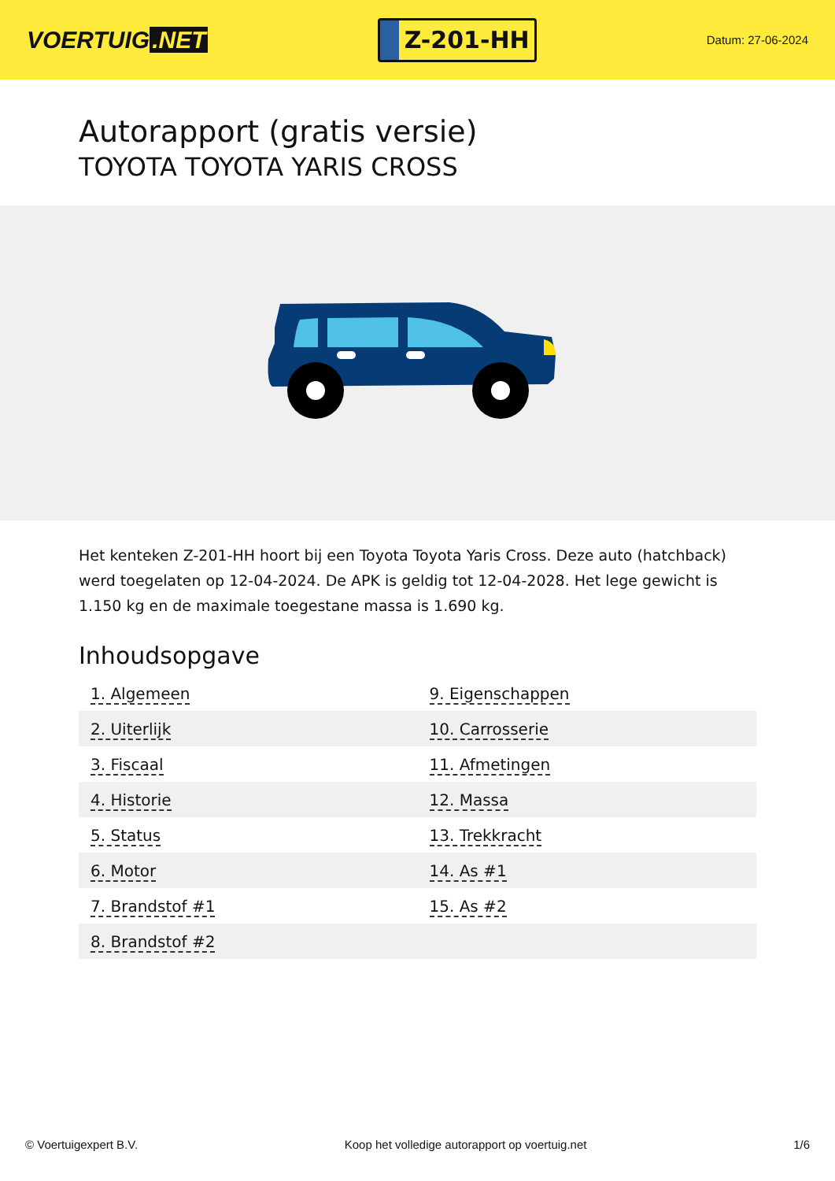VOERTUIG.NET
Z-201-HH
Datum: 27-06-2024
Autorapport (gratis versie)
TOYOTA TOYOTA YARIS CROSS
Het kenteken Z-201-HH hoort bij een Toyota Toyota Yaris Cross. Deze auto (hatchback) werd toegelaten op 12-04-2024. De APK is geldig tot 12-04-2028. Het lege gewicht is 1.150 kg en de maximale toegestane massa is 1.690 kg.
Inhoudsopgave
| 1. Algemeen | 9. Eigenschappen |
| 2. Uiterlijk | 10. Carrosserie |
| 3. Fiscaal | 11. Afmetingen |
| 4. Historie | 12. Massa |
| 5. Status | 13. Trekkracht |
| 6. Motor | 14. As #1 |
| 7. Brandstof #1 | 15. As #2 |
| 8. Brandstof #2 | |
© Voertuigexpert B.V. Koop het volledige autorapport op voertuig.net 1/6